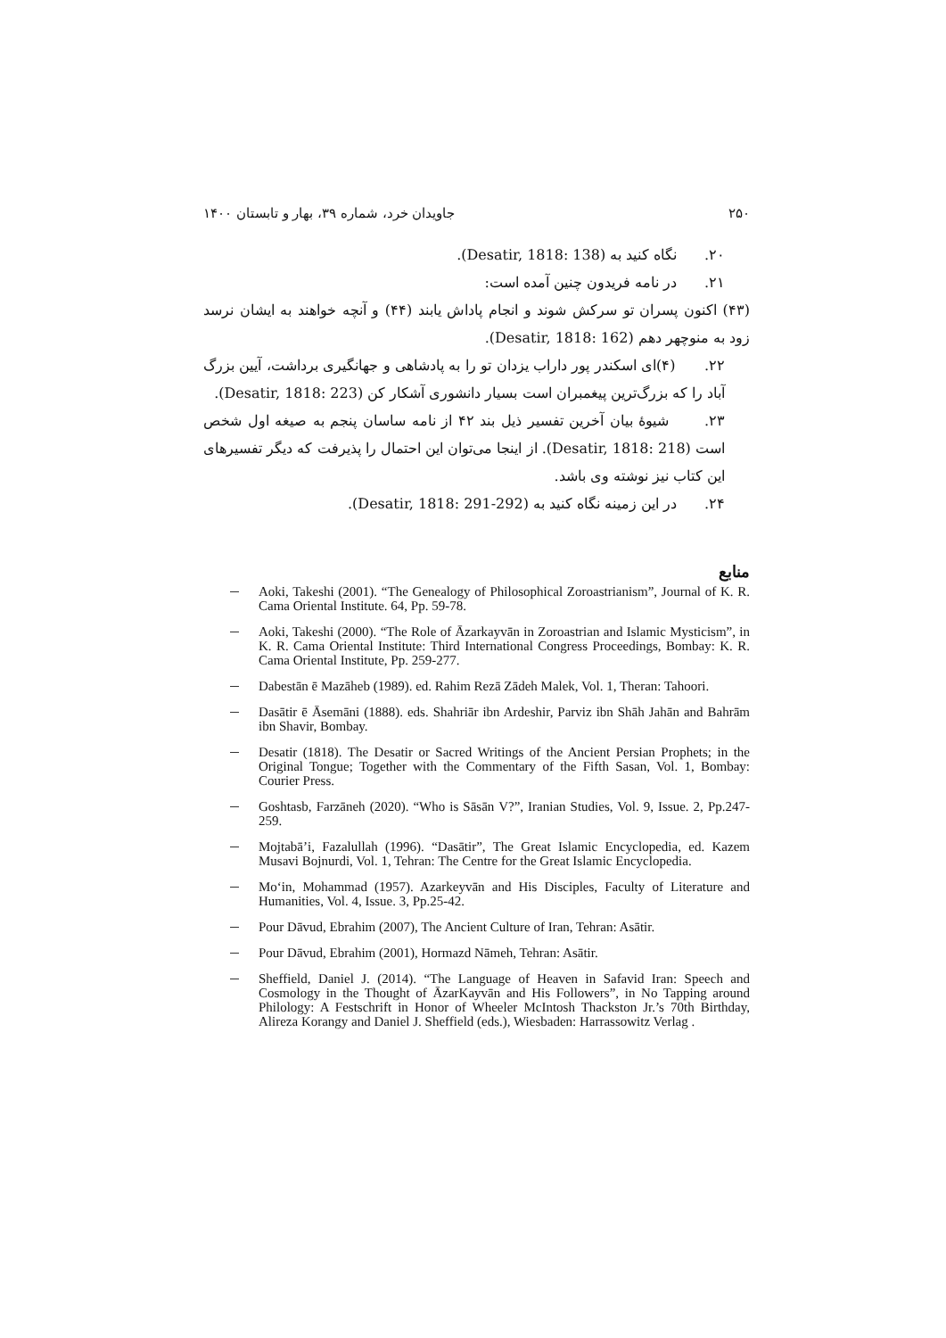۲۵۰ جاویدان خرد، شماره ۳۹، بهار و تابستان ۱۴۰۰
۲۰. نگاه کنید به (Desatir, 1818: 138).
۲۱. در نامه فریدون چنین آمده است:
(۴۳) اکنون پسران تو سرکش شوند و انجام پاداش یابند (۴۴) و آنچه خواهند به ایشان نرسد زود به منوچهر دهم (Desatir, 1818: 162).
۲۲. (۴)ای اسکندر پور داراب یزدان تو را به پادشاهی و جهانگیری برداشت، آیین بزرگ آباد را که بزرگ‌ترین پیغمبران است بسیار دانشوری آشکار کن (Desatir, 1818: 223).
۲۳. شیوهٔ بیان آخرین تفسیر ذیل بند ۴۲ از نامه ساسان پنجم به صیغه اول شخص است (Desatir, 1818: 218). از اینجا می‌توان این احتمال را پذیرفت که دیگر تفسیرهای این کتاب نیز نوشته وی باشد.
۲۴. در این زمینه نگاه کنید به (Desatir, 1818: 291-292).
منابع
Aoki, Takeshi (2001). “The Genealogy of Philosophical Zoroastrianism”, Journal of K. R. Cama Oriental Institute. 64, Pp. 59-78.
Aoki, Takeshi (2000). “The Role of Āzarkayvān in Zoroastrian and Islamic Mysticism”, in K. R. Cama Oriental Institute: Third International Congress Proceedings, Bombay: K. R. Cama Oriental Institute, Pp. 259-277.
Dabestān ē Mazāheb (1989). ed. Rahim Rezā Zādeh Malek, Vol. 1, Theran: Tahoori.
Dasātir ē Āsemāni (1888). eds. Shahriār ibn Ardeshir, Parviz ibn Shāh Jahān and Bahrām ibn Shavir, Bombay.
Desatir (1818). The Desatir or Sacred Writings of the Ancient Persian Prophets; in the Original Tongue; Together with the Commentary of the Fifth Sasan, Vol. 1, Bombay: Courier Press.
Goshtasb, Farzāneh (2020). “Who is Sāsān V?”, Iranian Studies, Vol. 9, Issue. 2, Pp.247-259.
Mojtabā’i, Fazalullah (1996). “Dasātir”, The Great Islamic Encyclopedia, ed. Kazem Musavi Bojnurdi, Vol. 1, Tehran: The Centre for the Great Islamic Encyclopedia.
Mo‘in, Mohammad (1957). Azarkeyvān and His Disciples, Faculty of Literature and Humanities, Vol. 4, Issue. 3, Pp.25-42.
Pour Dāvud, Ebrahim (2007), The Ancient Culture of Iran, Tehran: Asātir.
Pour Dāvud, Ebrahim (2001), Hormazd Nāmeh, Tehran: Asātir.
Sheffield, Daniel J. (2014). “The Language of Heaven in Safavid Iran: Speech and Cosmology in the Thought of ĀzarKayvān and His Followers”, in No Tapping around Philology: A Festschrift in Honor of Wheeler McIntosh Thackston Jr.’s 70th Birthday, Alireza Korangy and Daniel J. Sheffield (eds.), Wiesbaden: Harrassowitz Verlag .